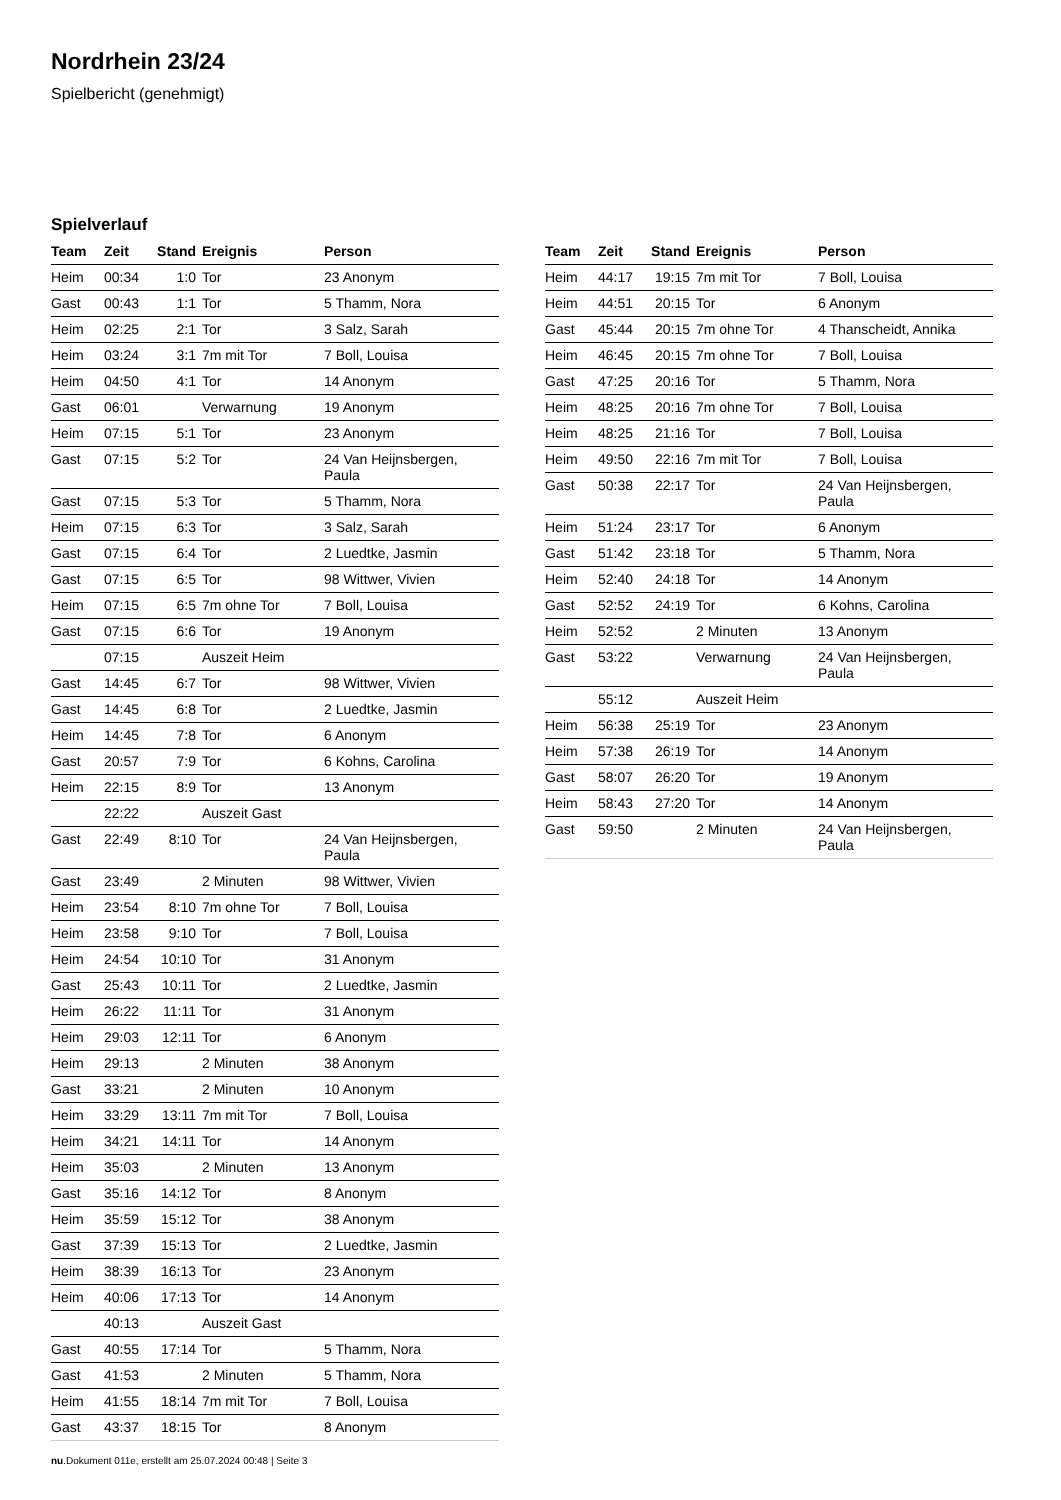Nordrhein 23/24
Spielbericht (genehmigt)
Spielverlauf
| Team | Zeit | Stand | Ereignis | Person |
| --- | --- | --- | --- | --- |
| Heim | 00:34 | 1:0 | Tor | 23 Anonym |
| Gast | 00:43 | 1:1 | Tor | 5 Thamm, Nora |
| Heim | 02:25 | 2:1 | Tor | 3 Salz, Sarah |
| Heim | 03:24 | 3:1 | 7m mit Tor | 7 Boll, Louisa |
| Heim | 04:50 | 4:1 | Tor | 14 Anonym |
| Gast | 06:01 | | Verwarnung | 19 Anonym |
| Heim | 07:15 | 5:1 | Tor | 23 Anonym |
| Gast | 07:15 | 5:2 | Tor | 24 Van Heijnsbergen, Paula |
| Gast | 07:15 | 5:3 | Tor | 5 Thamm, Nora |
| Heim | 07:15 | 6:3 | Tor | 3 Salz, Sarah |
| Gast | 07:15 | 6:4 | Tor | 2 Luedtke, Jasmin |
| Gast | 07:15 | 6:5 | Tor | 98 Wittwer, Vivien |
| Heim | 07:15 | 6:5 | 7m ohne Tor | 7 Boll, Louisa |
| Gast | 07:15 | 6:6 | Tor | 19 Anonym |
| | 07:15 | | Auszeit Heim | |
| Gast | 14:45 | 6:7 | Tor | 98 Wittwer, Vivien |
| Gast | 14:45 | 6:8 | Tor | 2 Luedtke, Jasmin |
| Heim | 14:45 | 7:8 | Tor | 6 Anonym |
| Gast | 20:57 | 7:9 | Tor | 6 Kohns, Carolina |
| Heim | 22:15 | 8:9 | Tor | 13 Anonym |
| | 22:22 | | Auszeit Gast | |
| Gast | 22:49 | 8:10 | Tor | 24 Van Heijnsbergen, Paula |
| Gast | 23:49 | | 2 Minuten | 98 Wittwer, Vivien |
| Heim | 23:54 | 8:10 | 7m ohne Tor | 7 Boll, Louisa |
| Heim | 23:58 | 9:10 | Tor | 7 Boll, Louisa |
| Heim | 24:54 | 10:10 | Tor | 31 Anonym |
| Gast | 25:43 | 10:11 | Tor | 2 Luedtke, Jasmin |
| Heim | 26:22 | 11:11 | Tor | 31 Anonym |
| Heim | 29:03 | 12:11 | Tor | 6 Anonym |
| Heim | 29:13 | | 2 Minuten | 38 Anonym |
| Gast | 33:21 | | 2 Minuten | 10 Anonym |
| Heim | 33:29 | 13:11 | 7m mit Tor | 7 Boll, Louisa |
| Heim | 34:21 | 14:11 | Tor | 14 Anonym |
| Heim | 35:03 | | 2 Minuten | 13 Anonym |
| Gast | 35:16 | 14:12 | Tor | 8 Anonym |
| Heim | 35:59 | 15:12 | Tor | 38 Anonym |
| Gast | 37:39 | 15:13 | Tor | 2 Luedtke, Jasmin |
| Heim | 38:39 | 16:13 | Tor | 23 Anonym |
| Heim | 40:06 | 17:13 | Tor | 14 Anonym |
| | 40:13 | | Auszeit Gast | |
| Gast | 40:55 | 17:14 | Tor | 5 Thamm, Nora |
| Gast | 41:53 | | 2 Minuten | 5 Thamm, Nora |
| Heim | 41:55 | 18:14 | 7m mit Tor | 7 Boll, Louisa |
| Gast | 43:37 | 18:15 | Tor | 8 Anonym |
| Team | Zeit | Stand | Ereignis | Person |
| --- | --- | --- | --- | --- |
| Heim | 44:17 | 19:15 | 7m mit Tor | 7 Boll, Louisa |
| Heim | 44:51 | 20:15 | Tor | 6 Anonym |
| Gast | 45:44 | 20:15 | 7m ohne Tor | 4 Thanscheidt, Annika |
| Heim | 46:45 | 20:15 | 7m ohne Tor | 7 Boll, Louisa |
| Gast | 47:25 | 20:16 | Tor | 5 Thamm, Nora |
| Heim | 48:25 | 20:16 | 7m ohne Tor | 7 Boll, Louisa |
| Heim | 48:25 | 21:16 | Tor | 7 Boll, Louisa |
| Heim | 49:50 | 22:16 | 7m mit Tor | 7 Boll, Louisa |
| Gast | 50:38 | 22:17 | Tor | 24 Van Heijnsbergen, Paula |
| Heim | 51:24 | 23:17 | Tor | 6 Anonym |
| Gast | 51:42 | 23:18 | Tor | 5 Thamm, Nora |
| Heim | 52:40 | 24:18 | Tor | 14 Anonym |
| Gast | 52:52 | 24:19 | Tor | 6 Kohns, Carolina |
| Heim | 52:52 | | 2 Minuten | 13 Anonym |
| Gast | 53:22 | | Verwarnung | 24 Van Heijnsbergen, Paula |
| | 55:12 | | Auszeit Heim | |
| Heim | 56:38 | 25:19 | Tor | 23 Anonym |
| Heim | 57:38 | 26:19 | Tor | 14 Anonym |
| Gast | 58:07 | 26:20 | Tor | 19 Anonym |
| Heim | 58:43 | 27:20 | Tor | 14 Anonym |
| Gast | 59:50 | | 2 Minuten | 24 Van Heijnsbergen, Paula |
nu.Dokument 011e, erstellt am 25.07.2024 00:48 | Seite 3